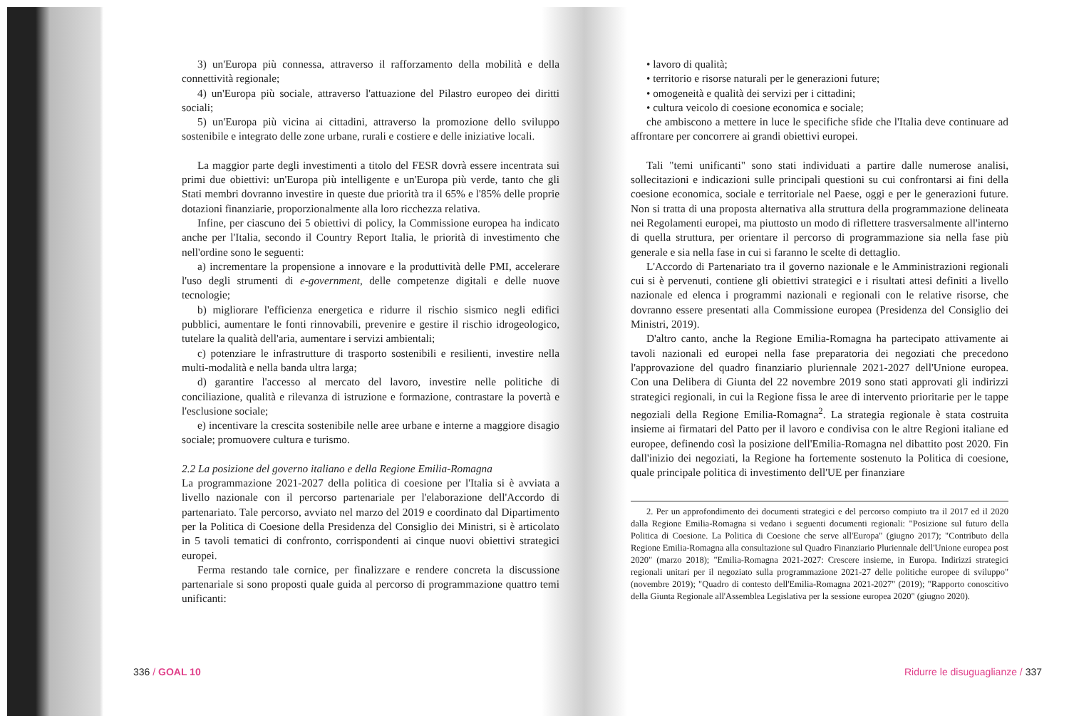3) un'Europa più connessa, attraverso il rafforzamento della mobilità e della connettività regionale;
4) un'Europa più sociale, attraverso l'attuazione del Pilastro europeo dei diritti sociali;
5) un'Europa più vicina ai cittadini, attraverso la promozione dello sviluppo sostenibile e integrato delle zone urbane, rurali e costiere e delle iniziative locali.
La maggior parte degli investimenti a titolo del FESR dovrà essere incentrata sui primi due obiettivi: un'Europa più intelligente e un'Europa più verde, tanto che gli Stati membri dovranno investire in queste due priorità tra il 65% e l'85% delle proprie dotazioni finanziarie, proporzionalmente alla loro ricchezza relativa.
Infine, per ciascuno dei 5 obiettivi di policy, la Commissione europea ha indicato anche per l'Italia, secondo il Country Report Italia, le priorità di investimento che nell'ordine sono le seguenti:
a) incrementare la propensione a innovare e la produttività delle PMI, accelerare l'uso degli strumenti di e-government, delle competenze digitali e delle nuove tecnologie;
b) migliorare l'efficienza energetica e ridurre il rischio sismico negli edifici pubblici, aumentare le fonti rinnovabili, prevenire e gestire il rischio idrogeologico, tutelare la qualità dell'aria, aumentare i servizi ambientali;
c) potenziare le infrastrutture di trasporto sostenibili e resilienti, investire nella multi-modalità e nella banda ultra larga;
d) garantire l'accesso al mercato del lavoro, investire nelle politiche di conciliazione, qualità e rilevanza di istruzione e formazione, contrastare la povertà e l'esclusione sociale;
e) incentivare la crescita sostenibile nelle aree urbane e interne a maggiore disagio sociale; promuovere cultura e turismo.
2.2 La posizione del governo italiano e della Regione Emilia-Romagna
La programmazione 2021-2027 della politica di coesione per l'Italia si è avviata a livello nazionale con il percorso partenariale per l'elaborazione dell'Accordo di partenariato. Tale percorso, avviato nel marzo del 2019 e coordinato dal Dipartimento per la Politica di Coesione della Presidenza del Consiglio dei Ministri, si è articolato in 5 tavoli tematici di confronto, corrispondenti ai cinque nuovi obiettivi strategici europei.
Ferma restando tale cornice, per finalizzare e rendere concreta la discussione partenariale si sono proposti quale guida al percorso di programmazione quattro temi unificanti:
• lavoro di qualità;
• territorio e risorse naturali per le generazioni future;
• omogeneità e qualità dei servizi per i cittadini;
• cultura veicolo di coesione economica e sociale;
che ambiscono a mettere in luce le specifiche sfide che l'Italia deve continuare ad affrontare per concorrere ai grandi obiettivi europei.
Tali "temi unificanti" sono stati individuati a partire dalle numerose analisi, sollecitazioni e indicazioni sulle principali questioni su cui confrontarsi ai fini della coesione economica, sociale e territoriale nel Paese, oggi e per le generazioni future. Non si tratta di una proposta alternativa alla struttura della programmazione delineata nei Regolamenti europei, ma piuttosto un modo di riflettere trasversalmente all'interno di quella struttura, per orientare il percorso di programmazione sia nella fase più generale e sia nella fase in cui si faranno le scelte di dettaglio.
L'Accordo di Partenariato tra il governo nazionale e le Amministrazioni regionali cui si è pervenuti, contiene gli obiettivi strategici e i risultati attesi definiti a livello nazionale ed elenca i programmi nazionali e regionali con le relative risorse, che dovranno essere presentati alla Commissione europea (Presidenza del Consiglio dei Ministri, 2019).
D'altro canto, anche la Regione Emilia-Romagna ha partecipato attivamente ai tavoli nazionali ed europei nella fase preparatoria dei negoziati che precedono l'approvazione del quadro finanziario pluriennale 2021-2027 dell'Unione europea. Con una Delibera di Giunta del 22 novembre 2019 sono stati approvati gli indirizzi strategici regionali, in cui la Regione fissa le aree di intervento prioritarie per le tappe negoziali della Regione Emilia-Romagna<sup>2</sup>. La strategia regionale è stata costruita insieme ai firmatari del Patto per il lavoro e condivisa con le altre Regioni italiane ed europee, definendo così la posizione dell'Emilia-Romagna nel dibattito post 2020. Fin dall'inizio dei negoziati, la Regione ha fortemente sostenuto la Politica di coesione, quale principale politica di investimento dell'UE per finanziare
2. Per un approfondimento dei documenti strategici e del percorso compiuto tra il 2017 ed il 2020 dalla Regione Emilia-Romagna si vedano i seguenti documenti regionali: "Posizione sul futuro della Politica di Coesione. La Politica di Coesione che serve all'Europa" (giugno 2017); "Contributo della Regione Emilia-Romagna alla consultazione sul Quadro Finanziario Pluriennale dell'Unione europea post 2020" (marzo 2018); "Emilia-Romagna 2021-2027: Crescere insieme, in Europa. Indirizzi strategici regionali unitari per il negoziato sulla programmazione 2021-27 delle politiche europee di sviluppo" (novembre 2019); "Quadro di contesto dell'Emilia-Romagna 2021-2027" (2019); "Rapporto conoscitivo della Giunta Regionale all'Assemblea Legislativa per la sessione europea 2020" (giugno 2020).
336 / GOAL 10 Ridurre le disuguaglianze / 337